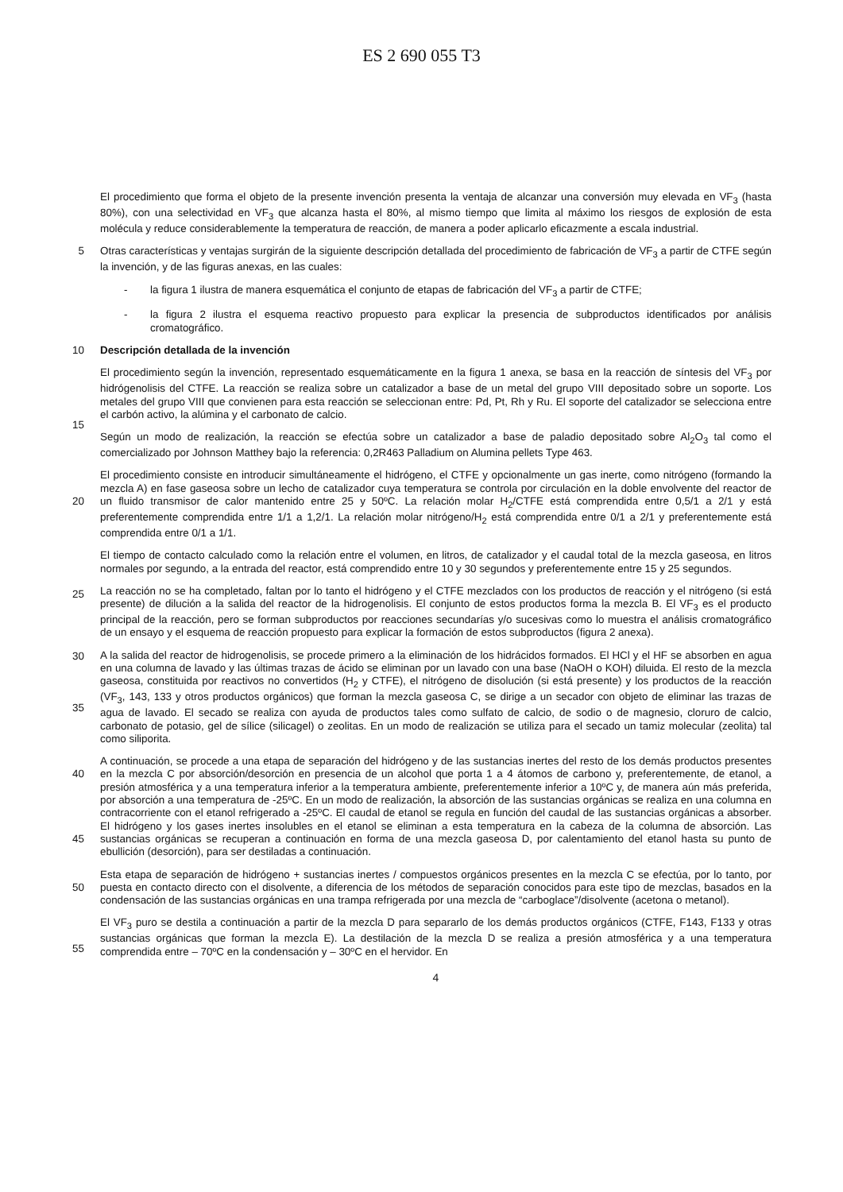ES 2 690 055 T3
El procedimiento que forma el objeto de la presente invención presenta la ventaja de alcanzar una conversión muy elevada en VF<sub>3</sub> (hasta 80%), con una selectividad en VF<sub>3</sub> que alcanza hasta el 80%, al mismo tiempo que limita al máximo los riesgos de explosión de esta molécula y reduce considerablemente la temperatura de reacción, de manera a poder aplicarlo eficazmente a escala industrial.
5 Otras características y ventajas surgirán de la siguiente descripción detallada del procedimiento de fabricación de VF<sub>3</sub> a partir de CTFE según la invención, y de las figuras anexas, en las cuales:
- la figura 1 ilustra de manera esquemática el conjunto de etapas de fabricación del VF<sub>3</sub> a partir de CTFE;
- la figura 2 ilustra el esquema reactivo propuesto para explicar la presencia de subproductos identificados por análisis cromatográfico.
10 Descripción detallada de la invención
El procedimiento según la invención, representado esquemáticamente en la figura 1 anexa, se basa en la reacción de síntesis del VF<sub>3</sub> por hidrógenolisis del CTFE. La reacción se realiza sobre un catalizador a base de un metal del grupo VIII depositado sobre un soporte. Los metales del grupo VIII que convienen para esta reacción se seleccionan entre: Pd, Pt, Rh y Ru. El soporte del catalizador se selecciona entre el carbón activo, la alúmina y el carbonato de
15
calcio.
Según un modo de realización, la reacción se efectúa sobre un catalizador a base de paladio depositado sobre Al<sub>2</sub>O<sub>3</sub> tal como el comercializado por Johnson Matthey bajo la referencia: 0,2R463 Palladium on Alumina pellets Type 463.
20
El procedimiento consiste en introducir simultáneamente el hidrógeno, el CTFE y opcionalmente un gas inerte, como nitrógeno (formando la mezcla A) en fase gaseosa sobre un lecho de catalizador cuya temperatura se controla por circulación en la doble envolvente del reactor de un fluido transmisor de calor mantenido entre 25 y 50ºC. La relación molar H<sub>2</sub>/CTFE está comprendida entre 0,5/1 a 2/1 y está preferentemente comprendida entre 1/1 a 1,2/1. La relación molar nitrógeno/H<sub>2</sub> está comprendida entre 0/1 a 2/1 y preferentemente está comprendida entre 0/1 a 1/1.
25
El tiempo de contacto calculado como la relación entre el volumen, en litros, de catalizador y el caudal total de la mezcla gaseosa, en litros normales por segundo, a la entrada del reactor, está comprendido entre 10 y 30 segundos y preferentemente entre 15 y 25 segundos.
30
La reacción no se ha completado, faltan por lo tanto el hidrógeno y el CTFE mezclados con los productos de reacción y el nitrógeno (si está presente) de dilución a la salida del reactor de la hidrogenolisis. El conjunto de estos productos forma la mezcla B. El VF<sub>3</sub> es el producto principal de la reacción, pero se forman subproductos por reacciones secundarías y/o sucesivas como lo muestra el análisis cromatográfico de un ensayo y el esquema de reacción propuesto para explicar la formación de estos subproductos (figura 2 anexa).
35
A la salida del reactor de hidrogenolisis, se procede primero a la eliminación de los hidrácidos formados. El HCl y el HF se absorben en agua en una columna de lavado y las últimas trazas de ácido se eliminan por un lavado con una base (NaOH o KOH) diluida. El resto de la mezcla gaseosa, constituida por reactivos no convertidos (H<sub>2</sub> y CTFE), el nitrógeno de disolución (si está presente) y los productos de la reacción (VF<sub>3</sub>, 143, 133 y otros productos orgánicos) que forman la mezcla gaseosa C, se dirige a un secador con objeto de eliminar las trazas de agua de lavado. El secado se realiza con ayuda de productos tales como sulfato de calcio, de sodio o de magnesio, cloruro de calcio, carbonato de potasio, gel de sílice (silicagel) o zeolitas. En un modo de realización se utiliza para el secado un tamiz molecular (zeolita) tal como siliporita.
40
45
A continuación, se procede a una etapa de separación del hidrógeno y de las sustancias inertes del resto de los demás productos presentes en la mezcla C por absorción/desorción en presencia de un alcohol que porta 1 a 4 átomos de carbono y, preferentemente, de etanol, a presión atmosférica y a una temperatura inferior a la temperatura ambiente, preferentemente inferior a 10ºC y, de manera aún más preferida, por absorción a una temperatura de -25ºC. En un modo de realización, la absorción de las sustancias orgánicas se realiza en una columna en contracorriente con el etanol refrigerado a -25ºC. El caudal de etanol se regula en función del caudal de las sustancias orgánicas a absorber. El hidrógeno y los gases inertes insolubles en el etanol se eliminan a esta temperatura en la cabeza de la columna de absorción. Las sustancias orgánicas se recuperan a continuación en forma de una mezcla gaseosa D, por calentamiento del etanol hasta su punto de ebullición (desorción), para ser destiladas a continuación.
50
Esta etapa de separación de hidrógeno + sustancias inertes / compuestos orgánicos presentes en la mezcla C se efectúa, por lo tanto, por puesta en contacto directo con el disolvente, a diferencia de los métodos de separación conocidos para este tipo de mezclas, basados en la condensación de las sustancias orgánicas en una trampa refrigerada por una mezcla de “carboglace”/disolvente (acetona o metanol).
55
El VF<sub>3</sub> puro se destila a continuación a partir de la mezcla D para separarlo de los demás productos orgánicos (CTFE, F143, F133 y otras sustancias orgánicas que forman la mezcla E). La destilación de la mezcla D se realiza a presión atmosférica y a una temperatura comprendida entre – 70ºC en la condensación y – 30ºC en el hervidor. En
4